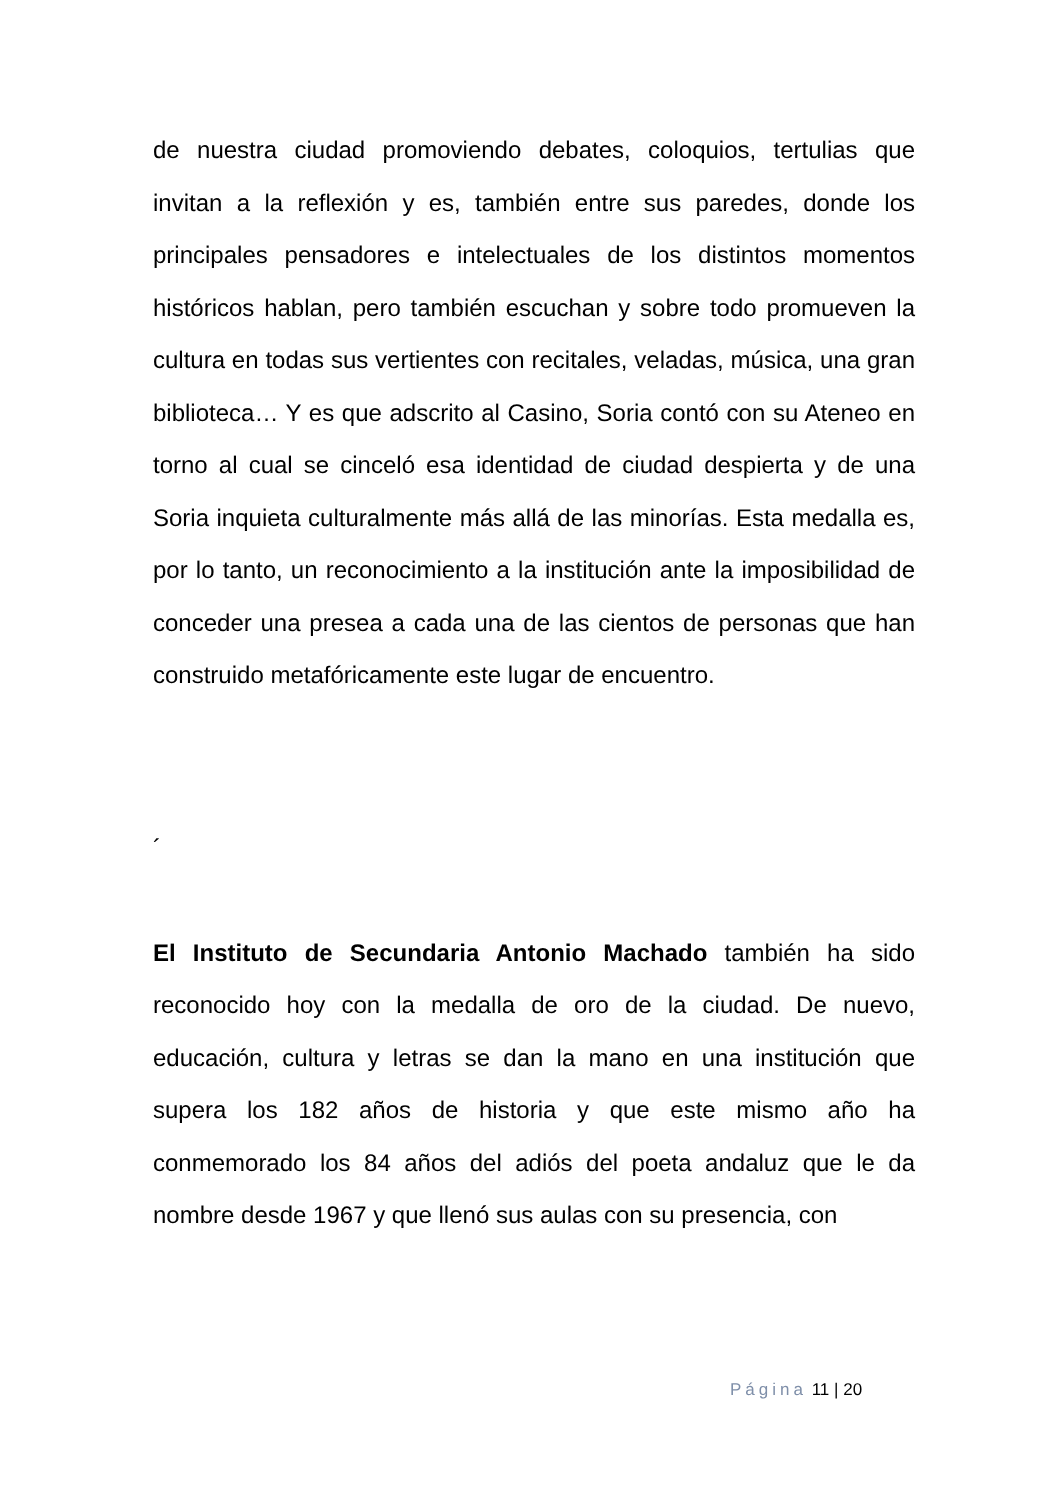de nuestra ciudad promoviendo debates, coloquios, tertulias que invitan a la reflexión y es, también entre sus paredes, donde los principales pensadores e intelectuales de los distintos momentos históricos hablan, pero también escuchan y sobre todo promueven la cultura en todas sus vertientes con recitales, veladas, música, una gran biblioteca… Y es que adscrito al Casino, Soria contó con su Ateneo en torno al cual se cinceló esa identidad de ciudad despierta y de una Soria inquieta culturalmente más allá de las minorías. Esta medalla es, por lo tanto, un reconocimiento a la institución ante la imposibilidad de conceder una presea a cada una de las cientos de personas que han construido metafóricamente este lugar de encuentro.
´
El Instituto de Secundaria Antonio Machado también ha sido reconocido hoy con la medalla de oro de la ciudad. De nuevo, educación, cultura y letras se dan la mano en una institución que supera los 182 años de historia y que este mismo año ha conmemorado los 84 años del adiós del poeta andaluz que le da nombre desde 1967 y que llenó sus aulas con su presencia, con
Página 11 | 20